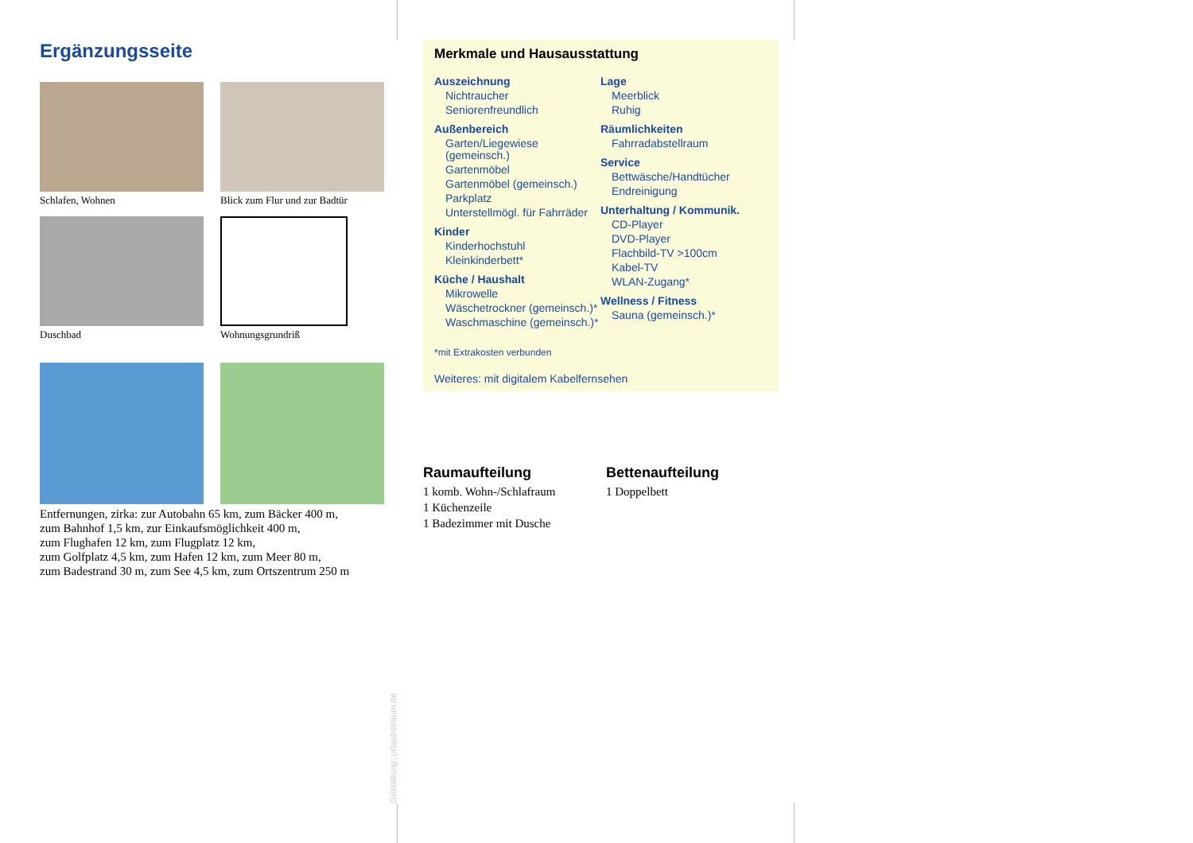Ergänzungsseite
Schlafen, Wohnen
Blick zum Flur und zur Badtür
Duschbad
Wohnungsgrundriß
Entfernungen, zirka: zur Autobahn 65 km, zum Bäcker 400 m,
zum Bahnhof 1,5 km, zur Einkaufsmöglichkeit 400 m,
zum Flughafen 12 km, zum Flugplatz 12 km,
zum Golfplatz 4,5 km, zum Hafen 12 km, zum Meer 80 m,
zum Badestrand 30 m, zum See 4,5 km, zum Ortszentrum 250 m
Merkmale und Hausausstattung
Auszeichnung
Nichtraucher
Seniorenfreundlich
Außenbereich
Garten/Liegewiese (gemeinsch.)
Gartenmöbel
Gartenmöbel (gemeinsch.)
Parkplatz
Unterstellmögl. für Fahrräder
Kinder
Kinderhochstuhl
Kleinkinderbett*
Küche / Haushalt
Mikrowelle
Wäschetrockner (gemeinsch.)*
Waschmaschine (gemeinsch.)*
Lage
Meerblick
Ruhig
Räumlichkeiten
Fahrradabstellraum
Service
Bettwäsche/Handtücher
Endreinigung
Unterhaltung / Kommunik.
CD-Player
DVD-Player
Flachbild-TV >100cm
Kabel-TV
WLAN-Zugang*
Wellness / Fitness
Sauna (gemeinsch.)*
*mit Extrakosten verbunden
Weiteres: mit digitalem Kabelfernsehen
Raumaufteilung
1 komb. Wohn-/Schlafraum
1 Küchenzeile
1 Badezimmer mit Dusche
Bettenaufteilung
1 Doppelbett
Gestaltung: urlaubstraum.de